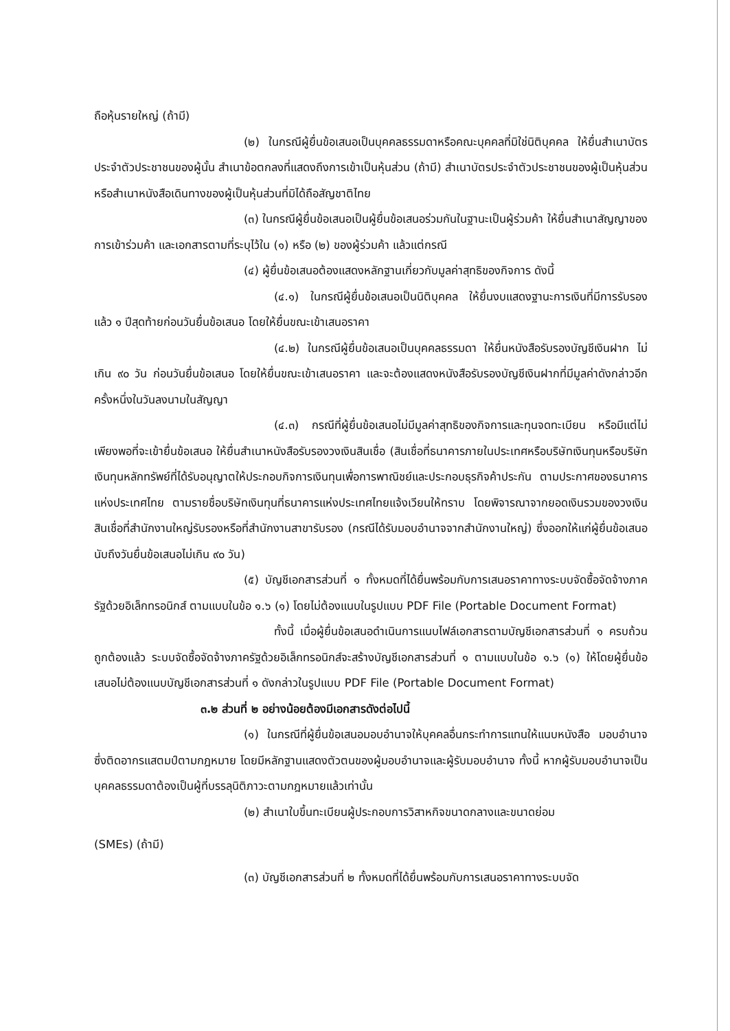ถือหุ้นรายใหญ่ (ถ้ามี)
(๒) ในกรณีผู้ยื่นข้อเสนอเป็นบุคคลธรรมดาหรือคณะบุคคลที่มิใช่นิติบุคคล ให้ยื่นสำเนาบัตรประจำตัวประชาชนของผู้นั้น สำเนาข้อตกลงที่แสดงถึงการเข้าเป็นหุ้นส่วน (ถ้ามี) สำเนาบัตรประจำตัวประชาชนของผู้เป็นหุ้นส่วน หรือสำเนาหนังสือเดินทางของผู้เป็นหุ้นส่วนที่มิได้ถือสัญชาติไทย
(๓) ในกรณีผู้ยื่นข้อเสนอเป็นผู้ยื่นข้อเสนอร่วมกันในฐานะเป็นผู้ร่วมค้า ให้ยื่นสำเนาสัญญาของการเข้าร่วมค้า และเอกสารตามที่ระบุไว้ใน (๑) หรือ (๒) ของผู้ร่วมค้า แล้วแต่กรณี
(๔) ผู้ยื่นข้อเสนอต้องแสดงหลักฐานเกี่ยวกับมูลค่าสุทธิของกิจการ ดังนี้
(๔.๑) ในกรณีผู้ยื่นข้อเสนอเป็นนิติบุคคล ให้ยื่นงบแสดงฐานะการเงินที่มีการรับรองแล้ว ๑ ปีสุดท้ายก่อนวันยื่นข้อเสนอ โดยให้ยื่นขณะเข้าเสนอราคา
(๔.๒) ในกรณีผู้ยื่นข้อเสนอเป็นบุคคลธรรมดา ให้ยื่นหนังสือรับรองบัญชีเงินฝาก ไม่เกิน ๙๐ วัน ก่อนวันยื่นข้อเสนอ โดยให้ยื่นขณะเข้าเสนอราคา และจะต้องแสดงหนังสือรับรองบัญชีเงินฝากที่มีมูลค่าดังกล่าวอีกครั้งหนึ่งในวันลงนามในสัญญา
(๔.๓) กรณีที่ผู้ยื่นข้อเสนอไม่มีมูลค่าสุทธิของกิจการและทุนจดทะเบียน หรือมีแต่ไม่เพียงพอที่จะเข้ายื่นข้อเสนอ ให้ยื่นสำเนาหนังสือรับรองวงเงินสินเชื่อ (สินเชื่อที่ธนาคารภายในประเทศหรือบริษัทเงินทุนหรือบริษัทเงินทุนหลักทรัพย์ที่ได้รับอนุญาตให้ประกอบกิจการเงินทุนเพื่อการพาณิชย์และประกอบธุรกิจค้าประกัน ตามประกาศของธนาคารแห่งประเทศไทย ตามรายชื่อบริษัทเงินทุนที่ธนาคารแห่งประเทศไทยแจ้งเวียนให้ทราบ โดยพิจารณาจากยอดเงินรวมของวงเงินสินเชื่อที่สำนักงานใหญ่รับรองหรือที่สำนักงานสาขารับรอง (กรณีได้รับมอบอำนาจจากสำนักงานใหญ่) ซึ่งออกให้แก่ผู้ยื่นข้อเสนอ นับถึงวันยื่นข้อเสนอไม่เกิน ๙๐ วัน)
(๕) บัญชีเอกสารส่วนที่ ๑ ทั้งหมดที่ได้ยื่นพร้อมกับการเสนอราคาทางระบบจัดซื้อจัดจ้างภาครัฐด้วยอิเล็กทรอนิกส์ ตามแบบในข้อ ๑.๖ (๑) โดยไม่ต้องแนบในรูปแบบ PDF File (Portable Document Format)
ทั้งนี้ เมื่อผู้ยื่นข้อเสนอดำเนินการแนบไฟล์เอกสารตามบัญชีเอกสารส่วนที่ ๑ ครบถ้วน ถูกต้องแล้ว ระบบจัดซื้อจัดจ้างภาครัฐด้วยอิเล็กทรอนิกส์จะสร้างบัญชีเอกสารส่วนที่ ๑ ตามแบบในข้อ ๑.๖ (๑) ให้โดยผู้ยื่นข้อเสนอไม่ต้องแนบบัญชีเอกสารส่วนที่ ๑ ดังกล่าวในรูปแบบ PDF File (Portable Document Format)
๓.๒ ส่วนที่ ๒ อย่างน้อยต้องมีเอกสารดังต่อไปนี้
(๑) ในกรณีที่ผู้ยื่นข้อเสนอมอบอำนาจให้บุคคลอื่นกระทำการแทนให้แนบหนังสือ มอบอำนาจซึ่งติดอากรแสตมป์ตามกฎหมาย โดยมีหลักฐานแสดงตัวตนของผู้มอบอำนาจและผู้รับมอบอำนาจ ทั้งนี้ หากผู้รับมอบอำนาจเป็นบุคคลธรรมดาต้องเป็นผู้ที่บรรลุนิติภาวะตามกฎหมายแล้วเท่านั้น
(๒) สำเนาใบขึ้นทะเบียนผู้ประกอบการวิสาหกิจขนาดกลางและขนาดย่อม
(SMEs) (ถ้ามี)
(๓) บัญชีเอกสารส่วนที่ ๒ ทั้งหมดที่ได้ยื่นพร้อมกับการเสนอราคาทางระบบจัด